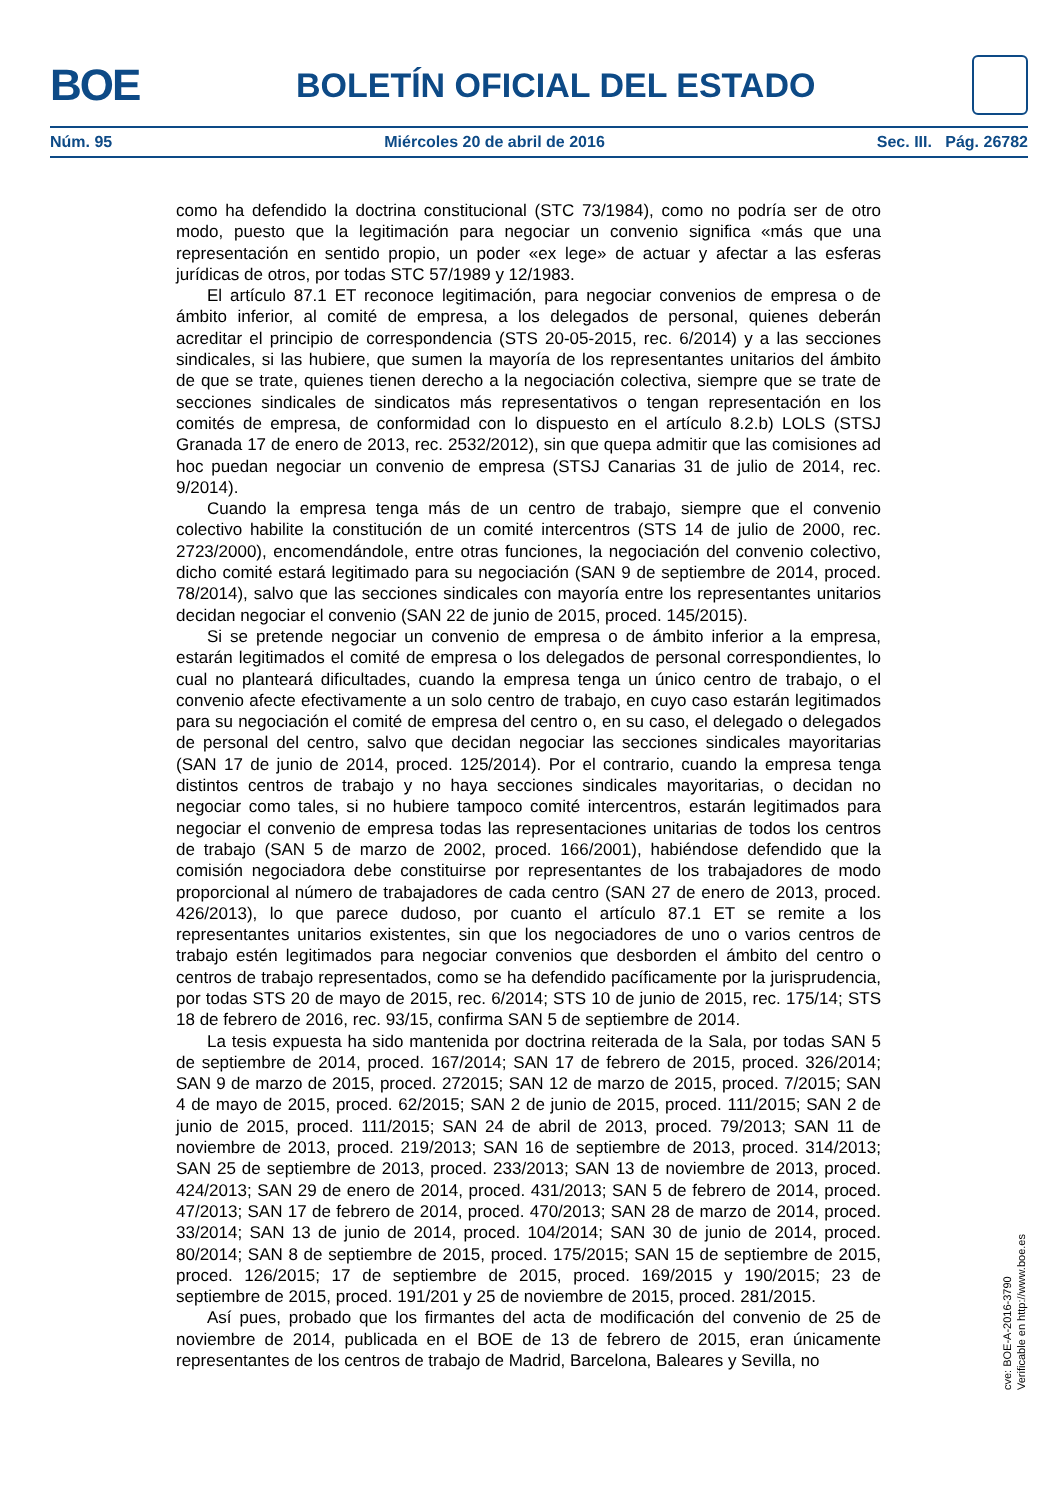BOE
BOLETÍN OFICIAL DEL ESTADO
Núm. 95 Miércoles 20 de abril de 2016 Sec. III. Pág. 26782
como ha defendido la doctrina constitucional (STC 73/1984), como no podría ser de otro modo, puesto que la legitimación para negociar un convenio significa «más que una representación en sentido propio, un poder «ex lege» de actuar y afectar a las esferas jurídicas de otros, por todas STC 57/1989 y 12/1983.
El artículo 87.1 ET reconoce legitimación, para negociar convenios de empresa o de ámbito inferior, al comité de empresa, a los delegados de personal, quienes deberán acreditar el principio de correspondencia (STS 20-05-2015, rec. 6/2014) y a las secciones sindicales, si las hubiere, que sumen la mayoría de los representantes unitarios del ámbito de que se trate, quienes tienen derecho a la negociación colectiva, siempre que se trate de secciones sindicales de sindicatos más representativos o tengan representación en los comités de empresa, de conformidad con lo dispuesto en el artículo 8.2.b) LOLS (STSJ Granada 17 de enero de 2013, rec. 2532/2012), sin que quepa admitir que las comisiones ad hoc puedan negociar un convenio de empresa (STSJ Canarias 31 de julio de 2014, rec. 9/2014).
Cuando la empresa tenga más de un centro de trabajo, siempre que el convenio colectivo habilite la constitución de un comité intercentros (STS 14 de julio de 2000, rec. 2723/2000), encomendándole, entre otras funciones, la negociación del convenio colectivo, dicho comité estará legitimado para su negociación (SAN 9 de septiembre de 2014, proced. 78/2014), salvo que las secciones sindicales con mayoría entre los representantes unitarios decidan negociar el convenio (SAN 22 de junio de 2015, proced. 145/2015).
Si se pretende negociar un convenio de empresa o de ámbito inferior a la empresa, estarán legitimados el comité de empresa o los delegados de personal correspondientes, lo cual no planteará dificultades, cuando la empresa tenga un único centro de trabajo, o el convenio afecte efectivamente a un solo centro de trabajo, en cuyo caso estarán legitimados para su negociación el comité de empresa del centro o, en su caso, el delegado o delegados de personal del centro, salvo que decidan negociar las secciones sindicales mayoritarias (SAN 17 de junio de 2014, proced. 125/2014). Por el contrario, cuando la empresa tenga distintos centros de trabajo y no haya secciones sindicales mayoritarias, o decidan no negociar como tales, si no hubiere tampoco comité intercentros, estarán legitimados para negociar el convenio de empresa todas las representaciones unitarias de todos los centros de trabajo (SAN 5 de marzo de 2002, proced. 166/2001), habiéndose defendido que la comisión negociadora debe constituirse por representantes de los trabajadores de modo proporcional al número de trabajadores de cada centro (SAN 27 de enero de 2013, proced. 426/2013), lo que parece dudoso, por cuanto el artículo 87.1 ET se remite a los representantes unitarios existentes, sin que los negociadores de uno o varios centros de trabajo estén legitimados para negociar convenios que desborden el ámbito del centro o centros de trabajo representados, como se ha defendido pacíficamente por la jurisprudencia, por todas STS 20 de mayo de 2015, rec. 6/2014; STS 10 de junio de 2015, rec. 175/14; STS 18 de febrero de 2016, rec. 93/15, confirma SAN 5 de septiembre de 2014.
La tesis expuesta ha sido mantenida por doctrina reiterada de la Sala, por todas SAN 5 de septiembre de 2014, proced. 167/2014; SAN 17 de febrero de 2015, proced. 326/2014; SAN 9 de marzo de 2015, proced. 272015; SAN 12 de marzo de 2015, proced. 7/2015; SAN 4 de mayo de 2015, proced. 62/2015; SAN 2 de junio de 2015, proced. 111/2015; SAN 2 de junio de 2015, proced. 111/2015; SAN 24 de abril de 2013, proced. 79/2013; SAN 11 de noviembre de 2013, proced. 219/2013; SAN 16 de septiembre de 2013, proced. 314/2013; SAN 25 de septiembre de 2013, proced. 233/2013; SAN 13 de noviembre de 2013, proced. 424/2013; SAN 29 de enero de 2014, proced. 431/2013; SAN 5 de febrero de 2014, proced. 47/2013; SAN 17 de febrero de 2014, proced. 470/2013; SAN 28 de marzo de 2014, proced. 33/2014; SAN 13 de junio de 2014, proced. 104/2014; SAN 30 de junio de 2014, proced. 80/2014; SAN 8 de septiembre de 2015, proced. 175/2015; SAN 15 de septiembre de 2015, proced. 126/2015; 17 de septiembre de 2015, proced. 169/2015 y 190/2015; 23 de septiembre de 2015, proced. 191/201 y 25 de noviembre de 2015, proced. 281/2015.
Así pues, probado que los firmantes del acta de modificación del convenio de 25 de noviembre de 2014, publicada en el BOE de 13 de febrero de 2015, eran únicamente representantes de los centros de trabajo de Madrid, Barcelona, Baleares y Sevilla, no
cve: BOE-A-2016-3790
Verificable en http://www.boe.es